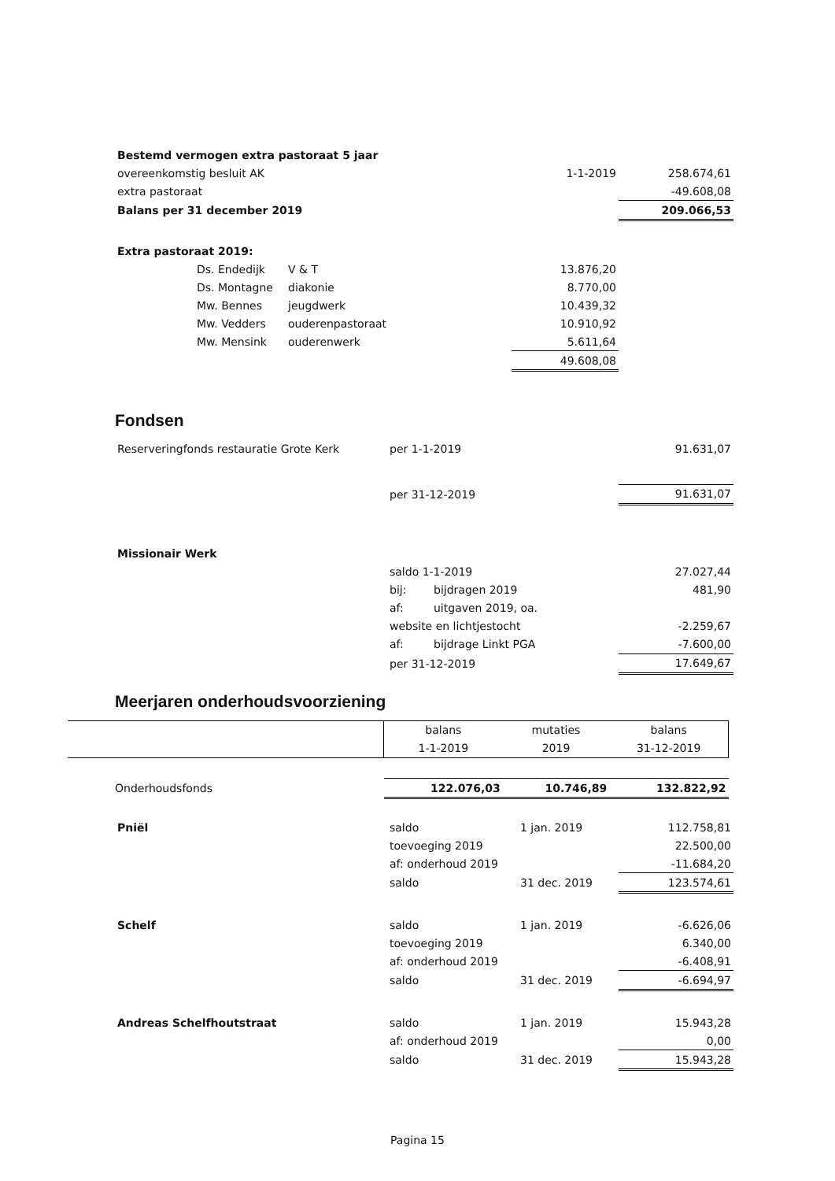| Bestemd vermogen extra pastoraat 5 jaar | | |
| overeenkomstig besluit AK | 1-1-2019 | 258.674,61 |
| extra pastoraat | | -49.608,08 |
| Balans per 31 december 2019 | | 209.066,53 |
| Extra pastoraat 2019: | | | |
| | Ds. Endedijk | V & T | 13.876,20 |
| | Ds. Montagne | diakonie | 8.770,00 |
| | Mw. Bennes | jeugdwerk | 10.439,32 |
| | Mw. Vedders | ouderenpastoraat | 10.910,92 |
| | Mw. Mensink | ouderenwerk | 5.611,64 |
| | | | 49.608,08 |
Fondsen
| Reserveringfonds restauratie Grote Kerk | per 1-1-2019 | 91.631,07 |
| | per 31-12-2019 | 91.631,07 |
| Missionair Werk | | | |
| | saldo 1-1-2019 | | 27.027,44 |
| | bij: | bijdragen 2019 | 481,90 |
| | af: | uitgaven 2019, oa. | |
| | website en lichtjestocht | | -2.259,67 |
| | af: | bijdrage Linkt PGA | -7.600,00 |
| | per 31-12-2019 | | 17.649,67 |
Meerjaren onderhoudsvoorziening
| | balans | mutaties | balans |
| | 1-1-2019 | 2019 | 31-12-2019 |
| Onderhoudsfonds | 122.076,03 | 10.746,89 | 132.822,92 |
| Pniël | saldo | 1 jan. 2019 | 112.758,81 |
| | toevoeging 2019 | | 22.500,00 |
| | af: onderhoud 2019 | | -11.684,20 |
| | saldo | 31 dec. 2019 | 123.574,61 |
| Schelf | saldo | 1 jan. 2019 | -6.626,06 |
| | toevoeging 2019 | | 6.340,00 |
| | af: onderhoud 2019 | | -6.408,91 |
| | saldo | 31 dec. 2019 | -6.694,97 |
| Andreas Schelfhoutstraat | saldo | 1 jan. 2019 | 15.943,28 |
| | af: onderhoud 2019 | | 0,00 |
| | saldo | 31 dec. 2019 | 15.943,28 |
Pagina 15